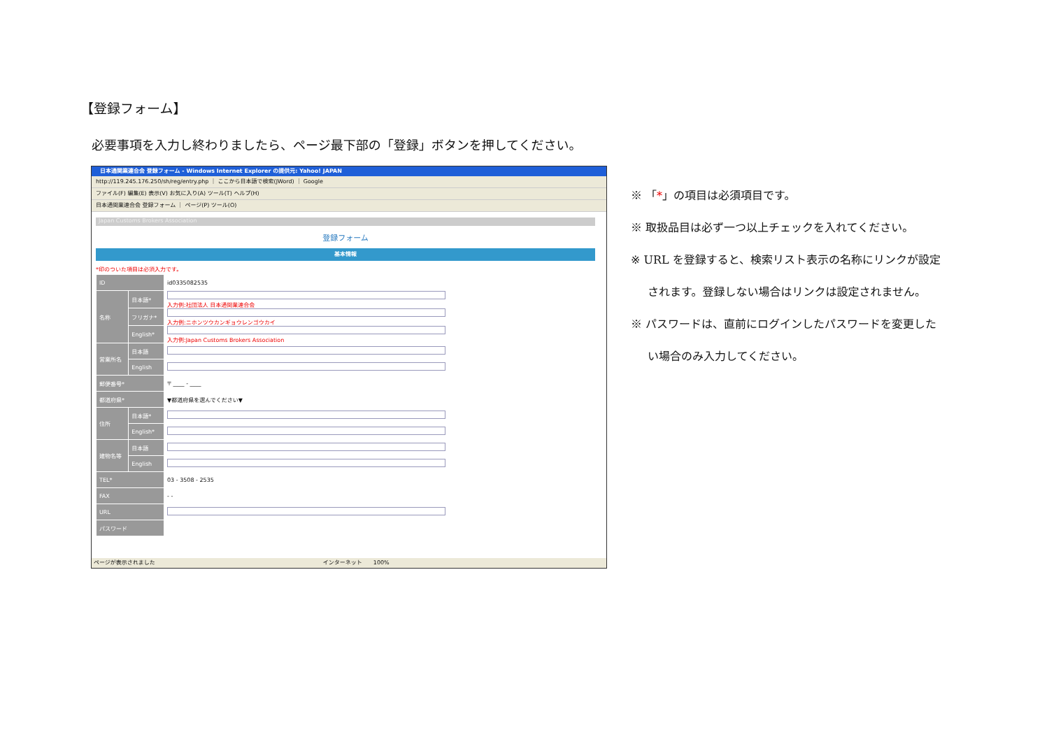【登録フォーム】
必要事項を入力し終わりましたら、ページ最下部の「登録」ボタンを押してください。
日本通関業連合会 登録フォーム - Windows Internet Explorer の提供元: Yahoo! JAPAN
http://119.245.176.250/sh/reg/entry.php ｜ ここから日本語で検索(JWord) ｜ Google
ファイル(F) 編集(E) 表示(V) お気に入り(A) ツール(T) ヘルプ(H)
日本通関業連合会 登録フォーム ｜ ページ(P) ツール(O)
Japan Customs Brokers Association
登録フォーム
基本情報
*印のついた項目は必須入力です。
| ID | | id0335082535 |
| 名称 | 日本語* | 入力例:社団法人 日本通関業連合会 |
| | フリガナ* | 入力例:ニホンツウカンギョウレンゴウカイ |
| | English* | 入力例:Japan Customs Brokers Association |
| 営業所名 | 日本語 | |
| | English | |
| 郵便番号* | | 〒 ____ - ____ |
| 都道府県* | | ▼都道府県を選んでください▼ |
| 住所 | 日本語* | |
| | English* | |
| 建物名等 | 日本語 | |
| | English | |
| TEL* | | 03 - 3508 - 2535 |
| FAX | | - - |
| URL | | |
| パスワード | | |
ページが表示されました　　　　　　　　　　　　　　　　　　　　　　　　　　　　　　インターネット　　100%
※ 「*」の項目は必須項目です。
※ 取扱品目は必ず一つ以上チェックを入れてください。
※ URL を登録すると、検索リスト表示の名称にリンクが設定
されます。登録しない場合はリンクは設定されません。
※ パスワードは、直前にログインしたパスワードを変更した
い場合のみ入力してください。